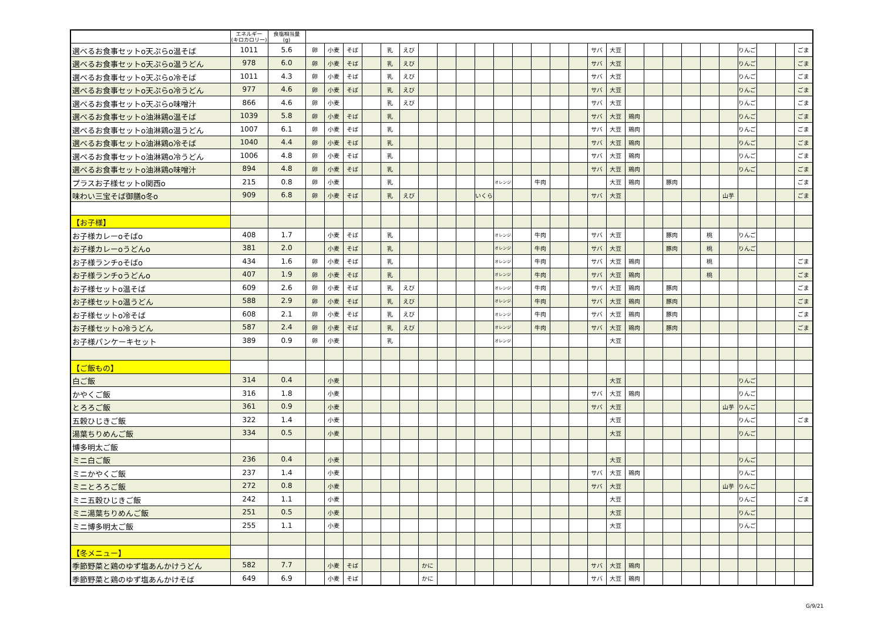| | エネルギー (キロカロリー) | 食塩相当量 (g) | | | | | | | | | | | | | | | | | | | | | | | | | | | |
| --- | --- | --- | --- | --- | --- | --- | --- | --- | --- | --- | --- | --- | --- | --- | --- | --- | --- | --- | --- | --- | --- | --- | --- | --- | --- | --- | --- | --- | --- |
| 選べるお食事セットo天ぷらo温そば | 1011 | 5.6 | 卵 | 小麦 | そば | | 乳 | えび | | | | | | | | | | サバ | 大豆 | | | | | | | りんご | | | ごま |
| 選べるお食事セットo天ぷらo温うどん | 978 | 6.0 | 卵 | 小麦 | そば | | 乳 | えび | | | | | | | | | | サバ | 大豆 | | | | | | | りんご | | | ごま |
| 選べるお食事セットo天ぷらo冷そば | 1011 | 4.3 | 卵 | 小麦 | そば | | 乳 | えび | | | | | | | | | | サバ | 大豆 | | | | | | | りんご | | | ごま |
| 選べるお食事セットo天ぷらo冷うどん | 977 | 4.6 | 卵 | 小麦 | そば | | 乳 | えび | | | | | | | | | | サバ | 大豆 | | | | | | | りんご | | | ごま |
| 選べるお食事セットo天ぷらo味噌汁 | 866 | 4.6 | 卵 | 小麦 | | | 乳 | えび | | | | | | | | | | サバ | 大豆 | | | | | | | りんご | | | ごま |
| 選べるお食事セットo油淋鶏o温そば | 1039 | 5.8 | 卵 | 小麦 | そば | | 乳 | | | | | | | | | | | サバ | 大豆 | 鶏肉 | | | | | | りんご | | | ごま |
| 選べるお食事セットo油淋鶏o温うどん | 1007 | 6.1 | 卵 | 小麦 | そば | | 乳 | | | | | | | | | | | サバ | 大豆 | 鶏肉 | | | | | | りんご | | | ごま |
| 選べるお食事セットo油淋鶏o冷そば | 1040 | 4.4 | 卵 | 小麦 | そば | | 乳 | | | | | | | | | | | サバ | 大豆 | 鶏肉 | | | | | | りんご | | | ごま |
| 選べるお食事セットo油淋鶏o冷うどん | 1006 | 4.8 | 卵 | 小麦 | そば | | 乳 | | | | | | | | | | | サバ | 大豆 | 鶏肉 | | | | | | りんご | | | ごま |
| 選べるお食事セットo油淋鶏o味噌汁 | 894 | 4.8 | 卵 | 小麦 | そば | | 乳 | | | | | | | | | | | サバ | 大豆 | 鶏肉 | | | | | | りんご | | | ごま |
| プラスお子様セットo関西o | 215 | 0.8 | 卵 | 小麦 | | | 乳 | | | | | | オレンジ | | 牛肉 | | | | 大豆 | 鶏肉 | | 豚肉 | | | | | | | ごま |
| 味わい三宝そば御膳o冬o | 909 | 6.8 | 卵 | 小麦 | そば | | 乳 | えび | | | | いくら | | | | | | サバ | 大豆 | | | | | | 山芋 | | | | ごま |
| 【お子様】 | | | | | | | | | | | | | | | | | | | | | | | | | | | | | |
| お子様カレーoそばo | 408 | 1.7 | | 小麦 | そば | | 乳 | | | | | | オレンジ | | 牛肉 | | | サバ | 大豆 | | | 豚肉 | | 桃 | | りんご | | | |
| お子様カレーoうどんo | 381 | 2.0 | | 小麦 | そば | | 乳 | | | | | | オレンジ | | 牛肉 | | | サバ | 大豆 | | | 豚肉 | | 桃 | | りんご | | | |
| お子様ランチoそばo | 434 | 1.6 | 卵 | 小麦 | そば | | 乳 | | | | | | オレンジ | | 牛肉 | | | サバ | 大豆 | 鶏肉 | | | | 桃 | | | | | ごま |
| お子様ランチoうどんo | 407 | 1.9 | 卵 | 小麦 | そば | | 乳 | | | | | | オレンジ | | 牛肉 | | | サバ | 大豆 | 鶏肉 | | | | 桃 | | | | | ごま |
| お子様セットo温そば | 609 | 2.6 | 卵 | 小麦 | そば | | 乳 | えび | | | | | オレンジ | | 牛肉 | | | サバ | 大豆 | 鶏肉 | | 豚肉 | | | | | | | ごま |
| お子様セットo温うどん | 588 | 2.9 | 卵 | 小麦 | そば | | 乳 | えび | | | | | オレンジ | | 牛肉 | | | サバ | 大豆 | 鶏肉 | | 豚肉 | | | | | | | ごま |
| お子様セットo冷そば | 608 | 2.1 | 卵 | 小麦 | そば | | 乳 | えび | | | | | オレンジ | | 牛肉 | | | サバ | 大豆 | 鶏肉 | | 豚肉 | | | | | | | ごま |
| お子様セットo冷うどん | 587 | 2.4 | 卵 | 小麦 | そば | | 乳 | えび | | | | | オレンジ | | 牛肉 | | | サバ | 大豆 | 鶏肉 | | 豚肉 | | | | | | | ごま |
| お子様パンケーキセット | 389 | 0.9 | 卵 | 小麦 | | | 乳 | | | | | | オレンジ | | | | | | 大豆 | | | | | | | | | | |
| 【ご飯もの】 | | | | | | | | | | | | | | | | | | | | | | | | | | | | | |
| 白ご飯 | 314 | 0.4 | | 小麦 | | | | | | | | | | | | | | | 大豆 | | | | | | | りんご | | | |
| かやくご飯 | 316 | 1.8 | | 小麦 | | | | | | | | | | | | | | サバ | 大豆 | 鶏肉 | | | | | | りんご | | | |
| とろろご飯 | 361 | 0.9 | | 小麦 | | | | | | | | | | | | | | サバ | 大豆 | | | | | | 山芋 | りんご | | | |
| 五穀ひじきご飯 | 322 | 1.4 | | 小麦 | | | | | | | | | | | | | | | 大豆 | | | | | | | りんご | | | ごま |
| 湯葉ちりめんご飯 | 334 | 0.5 | | 小麦 | | | | | | | | | | | | | | | 大豆 | | | | | | | りんご | | | |
| 博多明太ご飯 | | | | | | | | | | | | | | | | | | | | | | | | | | | | | |
| ミニ白ご飯 | 236 | 0.4 | | 小麦 | | | | | | | | | | | | | | | 大豆 | | | | | | | りんご | | | |
| ミニかやくご飯 | 237 | 1.4 | | 小麦 | | | | | | | | | | | | | | サバ | 大豆 | 鶏肉 | | | | | | りんご | | | |
| ミニとろろご飯 | 272 | 0.8 | | 小麦 | | | | | | | | | | | | | | サバ | 大豆 | | | | | | 山芋 | りんご | | | |
| ミニ五穀ひじきご飯 | 242 | 1.1 | | 小麦 | | | | | | | | | | | | | | | 大豆 | | | | | | | りんご | | | ごま |
| ミニ湯葉ちりめんご飯 | 251 | 0.5 | | 小麦 | | | | | | | | | | | | | | | 大豆 | | | | | | | りんご | | | |
| ミニ博多明太ご飯 | 255 | 1.1 | | 小麦 | | | | | | | | | | | | | | | 大豆 | | | | | | | りんご | | | |
| 【冬メニュー】 | | | | | | | | | | | | | | | | | | | | | | | | | | | | | |
| 季節野菜と鶏のゆず塩あんかけうどん | 582 | 7.7 | | 小麦 | そば | | | | かに | | | | | | | | | サバ | 大豆 | 鶏肉 | | | | | | | | | |
| 季節野菜と鶏のゆず塩あんかけそば | 649 | 6.9 | | 小麦 | そば | | | | かに | | | | | | | | | サバ | 大豆 | 鶏肉 | | | | | | | | | |
G/9/21